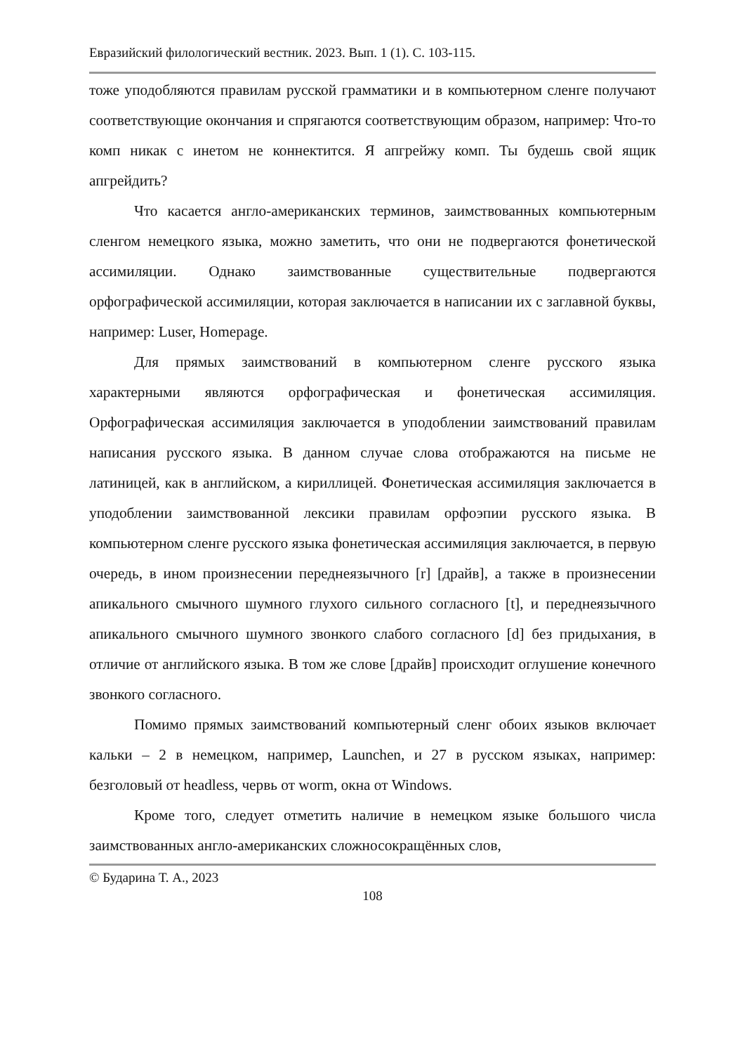Евразийский филологический вестник. 2023. Вып. 1 (1). С. 103-115.
тоже уподобляются правилам русской грамматики и в компьютерном сленге получают соответствующие окончания и спрягаются соответствующим образом, например: Что-то комп никак с инетом не коннектится. Я апгрейжу комп. Ты будешь свой ящик апгрейдить?
Что касается англо-американских терминов, заимствованных компьютерным сленгом немецкого языка, можно заметить, что они не подвергаются фонетической ассимиляции. Однако заимствованные существительные подвергаются орфографической ассимиляции, которая заключается в написании их с заглавной буквы, например: Luser, Homepage.
Для прямых заимствований в компьютерном сленге русского языка характерными являются орфографическая и фонетическая ассимиляция. Орфографическая ассимиляция заключается в уподоблении заимствований правилам написания русского языка. В данном случае слова отображаются на письме не латиницей, как в английском, а кириллицей. Фонетическая ассимиляция заключается в уподоблении заимствованной лексики правилам орфоэпии русского языка. В компьютерном сленге русского языка фонетическая ассимиляция заключается, в первую очередь, в ином произнесении переднеязычного [r] [драйв], а также в произнесении апикального смычного шумного глухого сильного согласного [t], и переднеязычного апикального смычного шумного звонкого слабого согласного [d] без придыхания, в отличие от английского языка. В том же слове [драйв] происходит оглушение конечного звонкого согласного.
Помимо прямых заимствований компьютерный сленг обоих языков включает кальки – 2 в немецком, например, Launchen, и 27 в русском языках, например: безголовый от headless, червь от worm, окна от Windows.
Кроме того, следует отметить наличие в немецком языке большого числа заимствованных англо-американских сложносокращённых слов,
© Бударина Т. А., 2023
108